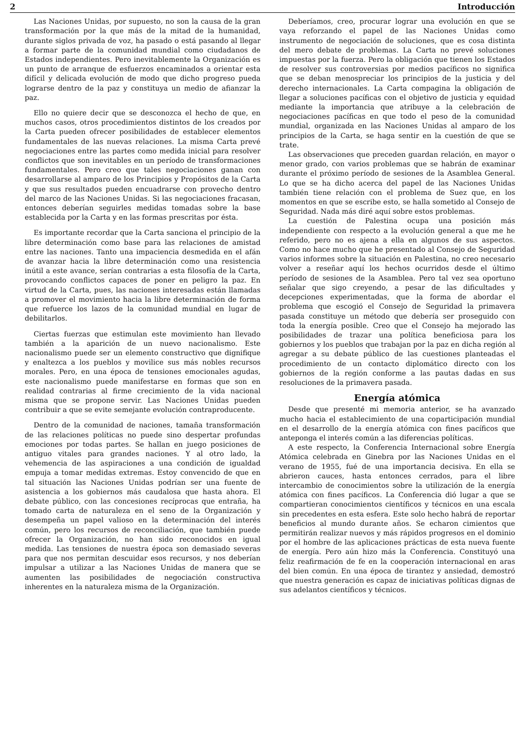2 Introducción
Las Naciones Unidas, por supuesto, no son la causa de la gran transformación por la que más de la mitad de la humanidad, durante siglos privada de voz, ha pasado o está pasando al llegar a formar parte de la comunidad mundial como ciudadanos de Estados independientes. Pero inevitablemente la Organización es un punto de arranque de esfuerzos encaminados a orientar esta difícil y delicada evolución de modo que dicho progreso pueda lograrse dentro de la paz y constituya un medio de afianzar la paz.
Ello no quiere decir que se desconozca el hecho de que, en muchos casos, otros procedimientos distintos de los creados por la Carta pueden ofrecer posibilidades de establecer elementos fundamentales de las nuevas relaciones. La misma Carta prevé negociaciones entre las partes como medida inicial para resolver conflictos que son inevitables en un período de transformaciones fundamentales. Pero creo que tales negociaciones ganan con desarrollarse al amparo de los Principios y Propósitos de la Carta y que sus resultados pueden encuadrarse con provecho dentro del marco de las Naciones Unidas. Si las negociaciones fracasan, entonces deberían seguirles medidas tomadas sobre la base establecida por la Carta y en las formas prescritas por ésta.
Es importante recordar que la Carta sanciona el principio de la libre determinación como base para las relaciones de amistad entre las naciones. Tanto una impaciencia desmedida en el afán de avanzar hacia la libre determinación como una resistencia inútil a este avance, serían contrarias a esta filosofía de la Carta, provocando conflictos capaces de poner en peligro la paz. En virtud de la Carta, pues, las naciones interesadas están llamadas a promover el movimiento hacia la libre determinación de forma que refuerce los lazos de la comunidad mundial en lugar de debilitarlos.
Ciertas fuerzas que estimulan este movimiento han llevado también a la aparición de un nuevo nacionalismo. Este nacionalismo puede ser un elemento constructivo que dignifique y enaltezca a los pueblos y movilice sus más nobles recursos morales. Pero, en una época de tensiones emocionales agudas, este nacionalismo puede manifestarse en formas que son en realidad contrarias al firme crecimiento de la vida nacional misma que se propone servir. Las Naciones Unidas pueden contribuir a que se evite semejante evolución contraproducente.
Dentro de la comunidad de naciones, tamaña transformación de las relaciones políticas no puede sino despertar profundas emociones por todas partes. Se hallan en juego posiciones de antiguo vitales para grandes naciones. Y al otro lado, la vehemencia de las aspiraciones a una condición de igualdad empuja a tomar medidas extremas. Estoy convencido de que en tal situación las Naciones Unidas podrían ser una fuente de asistencia a los gobiernos más caudalosa que hasta ahora. El debate público, con las concesiones recíprocas que entraña, ha tomado carta de naturaleza en el seno de la Organización y desempeña un papel valioso en la determinación del interés común, pero los recursos de reconciliación, que también puede ofrecer la Organización, no han sido reconocidos en igual medida. Las tensiones de nuestra época son demasiado severas para que nos permitan descuidar esos recursos, y nos deberían impulsar a utilizar a las Naciones Unidas de manera que se aumenten las posibilidades de negociación constructiva inherentes en la naturaleza misma de la Organización.
Deberíamos, creo, procurar lograr una evolución en que se vaya reforzando el papel de las Naciones Unidas como instrumento de negociación de soluciones, que es cosa distinta del mero debate de problemas. La Carta no prevé soluciones impuestas por la fuerza. Pero la obligación que tienen los Estados de resolver sus controversias por medios pacíficos no significa que se deban menospreciar los principios de la justicia y del derecho internacionales. La Carta compagina la obligación de llegar a soluciones pacíficas con el objetivo de justicia y equidad mediante la importancia que atribuye a la celebración de negociaciones pacíficas en que todo el peso de la comunidad mundial, organizada en las Naciones Unidas al amparo de los principios de la Carta, se haga sentir en la cuestión de que se trate.
Las observaciones que preceden guardan relación, en mayor o menor grado, con varios problemas que se habrán de examinar durante el próximo período de sesiones de la Asamblea General. Lo que se ha dicho acerca del papel de las Naciones Unidas también tiene relación con el problema de Suez que, en los momentos en que se escribe esto, se halla sometido al Consejo de Seguridad. Nada más diré aquí sobre estos problemas.
La cuestión de Palestina ocupa una posición más independiente con respecto a la evolución general a que me he referido, pero no es ajena a ella en algunos de sus aspectos. Como no hace mucho que he presentado al Consejo de Seguridad varios informes sobre la situación en Palestina, no creo necesario volver a reseñar aquí los hechos ocurridos desde el último período de sesiones de la Asamblea. Pero tal vez sea oportuno señalar que sigo creyendo, a pesar de las dificultades y decepciones experimentadas, que la forma de abordar el problema que escogió el Consejo de Seguridad la primavera pasada constituye un método que debería ser proseguido con toda la energía posible. Creo que el Consejo ha mejorado las posibilidades de trazar una política beneficiosa para los gobiernos y los pueblos que trabajan por la paz en dicha región al agregar a su debate público de las cuestiones planteadas el procedimiento de un contacto diplomático directo con los gobiernos de la región conforme a las pautas dadas en sus resoluciones de la primavera pasada.
Energía atómica
Desde que presenté mi memoria anterior, se ha avanzado mucho hacia el establecimiento de una coparticipación mundial en el desarrollo de la energía atómica con fines pacíficos que anteponga el interés común a las diferencias políticas.
A este respecto, la Conferencia Internacional sobre Energía Atómica celebrada en Ginebra por las Naciones Unidas en el verano de 1955, fué de una importancia decisiva. En ella se abrieron cauces, hasta entonces cerrados, para el libre intercambio de conocimientos sobre la utilización de la energía atómica con fines pacíficos. La Conferencia dió lugar a que se compartieran conocimientos científicos y técnicos en una escala sin precedentes en esta esfera. Este solo hecho habrá de reportar beneficios al mundo durante años. Se echaron cimientos que permitirán realizar nuevos y más rápidos progresos en el dominio por el hombre de las aplicaciones prácticas de esta nueva fuente de energía. Pero aún hizo más la Conferencia. Constituyó una feliz reafirmación de fe en la cooperación internacional en aras del bien común. En una época de tirantez y ansiedad, demostró que nuestra generación es capaz de iniciativas políticas dignas de sus adelantos científicos y técnicos.